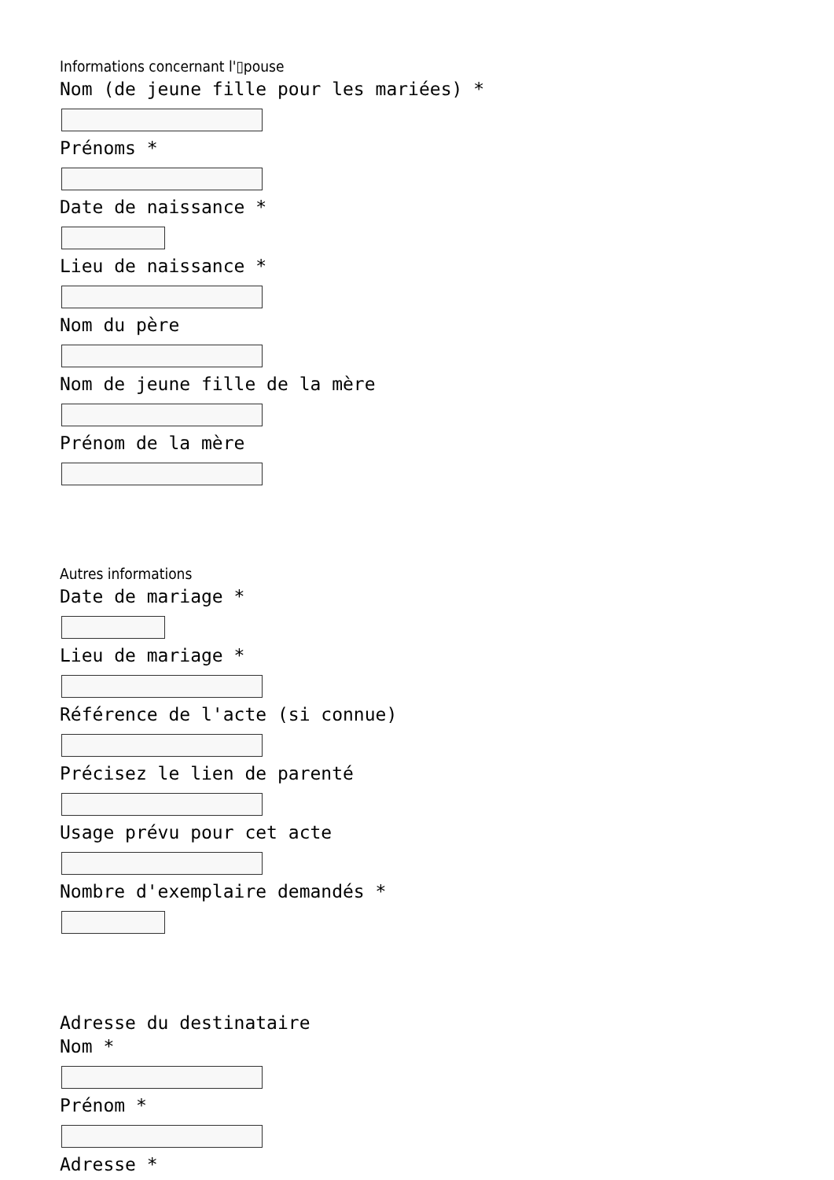Informations concernant l'▯pouse
Nom (de jeune fille pour les mariées) *
Prénoms *
Date de naissance *
Lieu de naissance *
Nom du père
Nom de jeune fille de la mère
Prénom de la mère
Autres informations
Date de mariage *
Lieu de mariage *
Référence de l'acte (si connue)
Précisez le lien de parenté
Usage prévu pour cet acte
Nombre d'exemplaire demandés *
Adresse du destinataire
Nom *
Prénom *
Adresse *